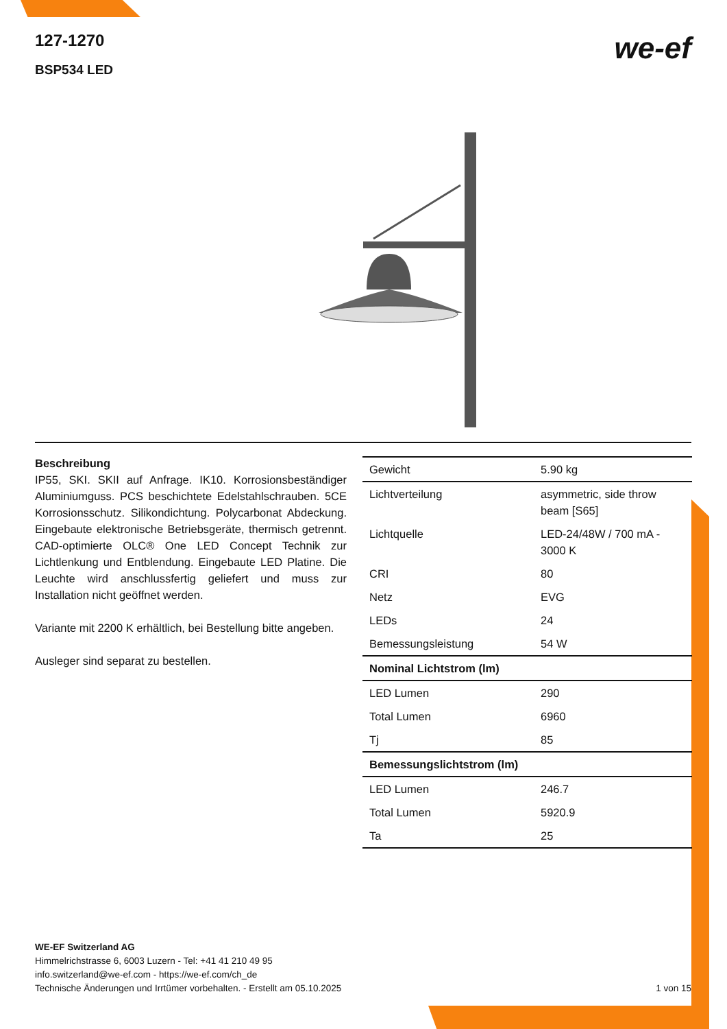127-1270
BSP534 LED
we-ef
Beschreibung
IP55, SKI. SKII auf Anfrage. IK10. Korrosionsbeständiger Aluminiumguss. PCS beschichtete Edelstahlschrauben. 5CE Korrosionsschutz. Silikondichtung. Polycarbonat Abdeckung. Eingebaute elektronische Betriebsgeräte, thermisch getrennt. CAD-optimierte OLC® One LED Concept Technik zur Lichtlenkung und Entblendung. Eingebaute LED Platine. Die Leuchte wird anschlussfertig geliefert und muss zur Installation nicht geöffnet werden.
Variante mit 2200 K erhältlich, bei Bestellung bitte angeben.
Ausleger sind separat zu bestellen.
| Gewicht | 5.90 kg |
| Lichtverteilung | asymmetric, side throw beam [S65] |
| Lichtquelle | LED-24/48W / 700 mA - 3000 K |
| CRI | 80 |
| Netz | EVG |
| LEDs | 24 |
| Bemessungsleistung | 54 W |
| Nominal Lichtstrom (lm) | |
| LED Lumen | 290 |
| Total Lumen | 6960 |
| Tj | 85 |
| Bemessungslichtstrom (lm) | |
| LED Lumen | 246.7 |
| Total Lumen | 5920.9 |
| Ta | 25 |
WE-EF Switzerland AG
Himmelrichstrasse 6, 6003 Luzern - Tel: +41 41 210 49 95
info.switzerland@we-ef.com - https://we-ef.com/ch_de
Technische Änderungen und Irrtümer vorbehalten. - Erstellt am 05.10.2025 1 von 15